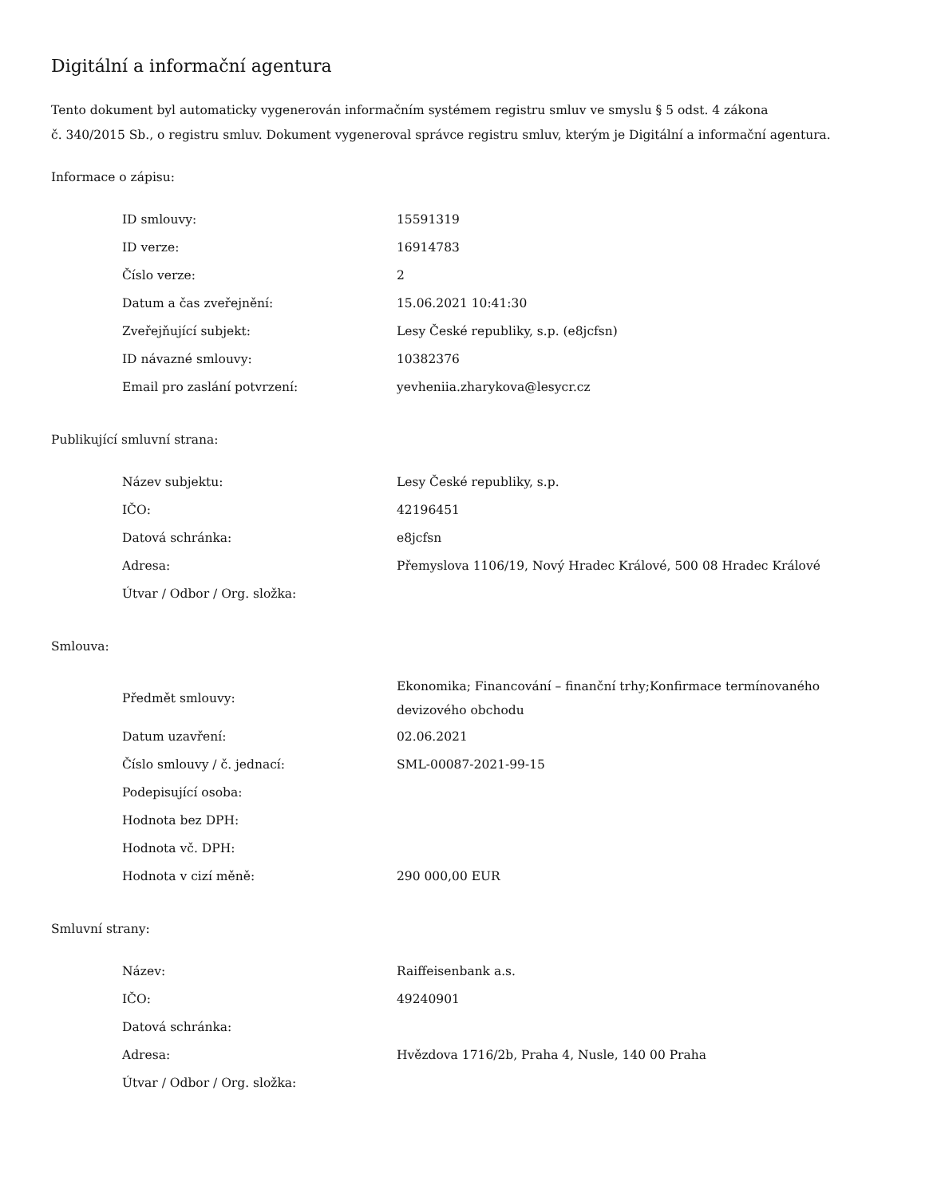Digitální a informační agentura
Tento dokument byl automaticky vygenerován informačním systémem registru smluv ve smyslu § 5 odst. 4 zákona
č. 340/2015 Sb., o registru smluv. Dokument vygeneroval správce registru smluv, kterým je Digitální a informační agentura.
Informace o zápisu:
| ID smlouvy: | 15591319 |
| ID verze: | 16914783 |
| Číslo verze: | 2 |
| Datum a čas zveřejnění: | 15.06.2021 10:41:30 |
| Zveřejňující subjekt: | Lesy České republiky, s.p. (e8jcfsn) |
| ID návazné smlouvy: | 10382376 |
| Email pro zaslání potvrzení: | yevheniia.zharykova@lesycr.cz |
Publikující smluvní strana:
| Název subjektu: | Lesy České republiky, s.p. |
| IČO: | 42196451 |
| Datová schránka: | e8jcfsn |
| Adresa: | Přemyslova 1106/19, Nový Hradec Králové, 500 08 Hradec Králové |
| Útvar / Odbor / Org. složka: | |
Smlouva:
| Předmět smlouvy: | Ekonomika; Financování – finanční trhy;Konfirmace termínovaného devizového obchodu |
| Datum uzavření: | 02.06.2021 |
| Číslo smlouvy / č. jednací: | SML-00087-2021-99-15 |
| Podepisující osoba: | |
| Hodnota bez DPH: | |
| Hodnota vč. DPH: | |
| Hodnota v cizí měně: | 290 000,00 EUR |
Smluvní strany:
| Název: | Raiffeisenbank a.s. |
| IČO: | 49240901 |
| Datová schránka: | |
| Adresa: | Hvězdova 1716/2b, Praha 4, Nusle, 140 00 Praha |
| Útvar / Odbor / Org. složka: | |